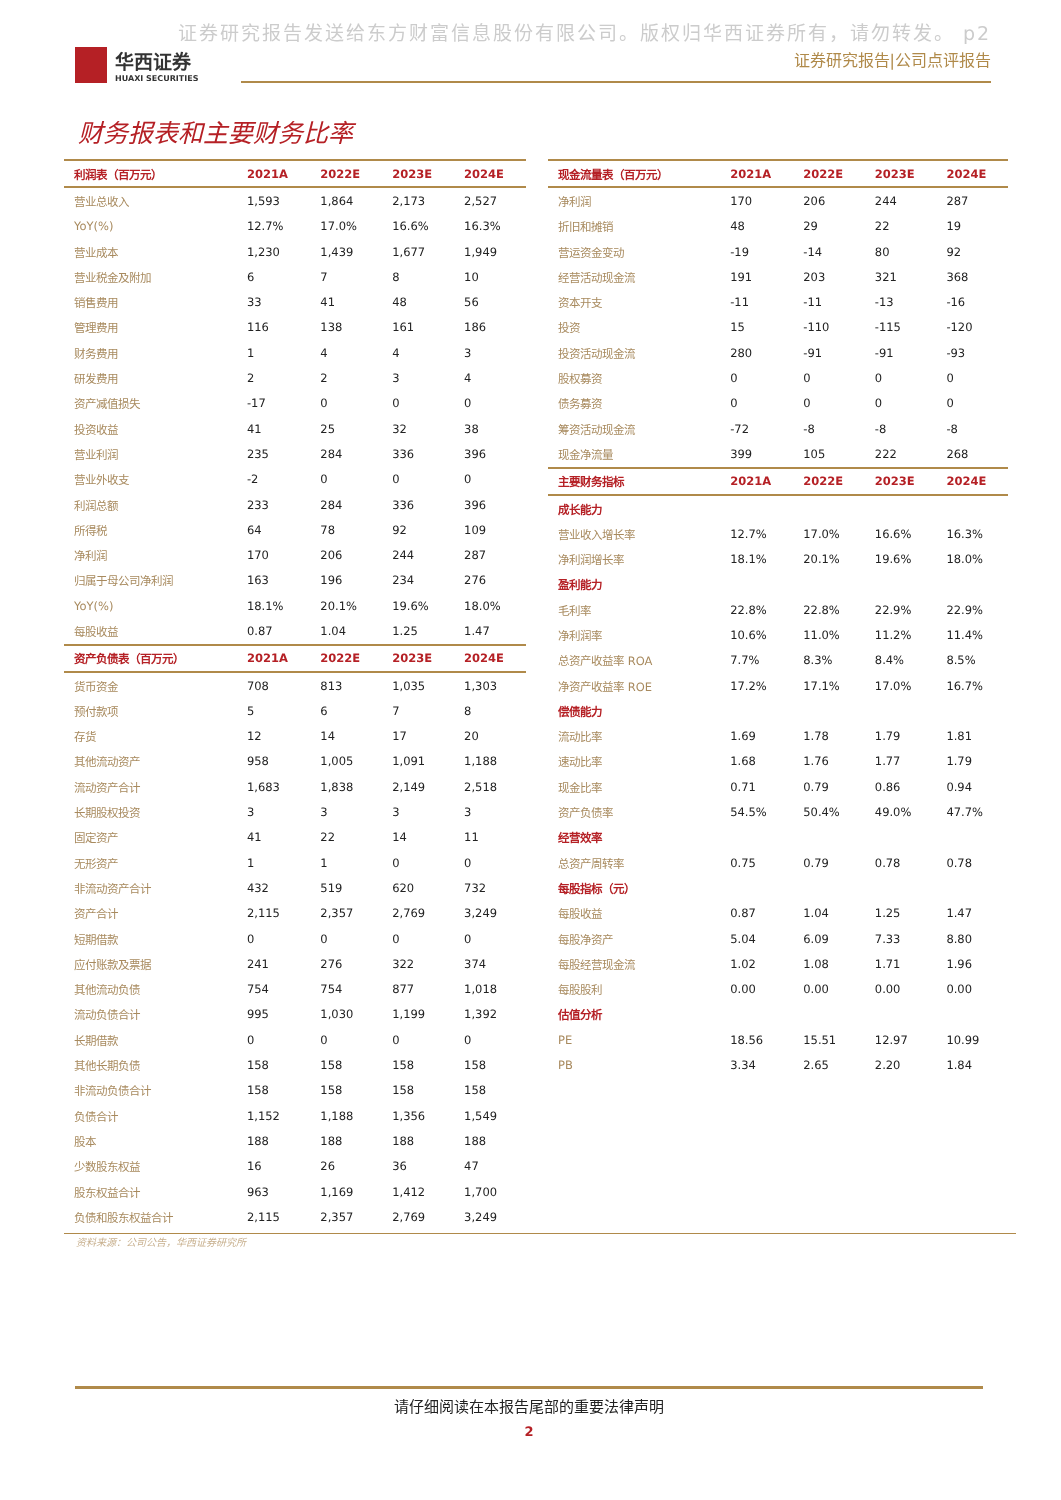证券研究报告发送给东方财富信息股份有限公司。版权归华西证券所有，请勿转发。 p2
华西证券
HUAXI SECURITIES
证券研究报告|公司点评报告
财务报表和主要财务比率
| 利润表（百万元） | 2021A | 2022E | 2023E | 2024E |
| --- | --- | --- | --- | --- |
| 营业总收入 | 1,593 | 1,864 | 2,173 | 2,527 |
| YoY(%) | 12.7% | 17.0% | 16.6% | 16.3% |
| 营业成本 | 1,230 | 1,439 | 1,677 | 1,949 |
| 营业税金及附加 | 6 | 7 | 8 | 10 |
| 销售费用 | 33 | 41 | 48 | 56 |
| 管理费用 | 116 | 138 | 161 | 186 |
| 财务费用 | 1 | 4 | 4 | 3 |
| 研发费用 | 2 | 2 | 3 | 4 |
| 资产减值损失 | -17 | 0 | 0 | 0 |
| 投资收益 | 41 | 25 | 32 | 38 |
| 营业利润 | 235 | 284 | 336 | 396 |
| 营业外收支 | -2 | 0 | 0 | 0 |
| 利润总额 | 233 | 284 | 336 | 396 |
| 所得税 | 64 | 78 | 92 | 109 |
| 净利润 | 170 | 206 | 244 | 287 |
| 归属于母公司净利润 | 163 | 196 | 234 | 276 |
| YoY(%) | 18.1% | 20.1% | 19.6% | 18.0% |
| 每股收益 | 0.87 | 1.04 | 1.25 | 1.47 |
| 资产负债表（百万元） | 2021A | 2022E | 2023E | 2024E |
| 货币资金 | 708 | 813 | 1,035 | 1,303 |
| 预付款项 | 5 | 6 | 7 | 8 |
| 存货 | 12 | 14 | 17 | 20 |
| 其他流动资产 | 958 | 1,005 | 1,091 | 1,188 |
| 流动资产合计 | 1,683 | 1,838 | 2,149 | 2,518 |
| 长期股权投资 | 3 | 3 | 3 | 3 |
| 固定资产 | 41 | 22 | 14 | 11 |
| 无形资产 | 1 | 1 | 0 | 0 |
| 非流动资产合计 | 432 | 519 | 620 | 732 |
| 资产合计 | 2,115 | 2,357 | 2,769 | 3,249 |
| 短期借款 | 0 | 0 | 0 | 0 |
| 应付账款及票据 | 241 | 276 | 322 | 374 |
| 其他流动负债 | 754 | 754 | 877 | 1,018 |
| 流动负债合计 | 995 | 1,030 | 1,199 | 1,392 |
| 长期借款 | 0 | 0 | 0 | 0 |
| 其他长期负债 | 158 | 158 | 158 | 158 |
| 非流动负债合计 | 158 | 158 | 158 | 158 |
| 负债合计 | 1,152 | 1,188 | 1,356 | 1,549 |
| 股本 | 188 | 188 | 188 | 188 |
| 少数股东权益 | 16 | 26 | 36 | 47 |
| 股东权益合计 | 963 | 1,169 | 1,412 | 1,700 |
| 负债和股东权益合计 | 2,115 | 2,357 | 2,769 | 3,249 |
| 现金流量表（百万元） | 2021A | 2022E | 2023E | 2024E |
| --- | --- | --- | --- | --- |
| 净利润 | 170 | 206 | 244 | 287 |
| 折旧和摊销 | 48 | 29 | 22 | 19 |
| 营运资金变动 | -19 | -14 | 80 | 92 |
| 经营活动现金流 | 191 | 203 | 321 | 368 |
| 资本开支 | -11 | -11 | -13 | -16 |
| 投资 | 15 | -110 | -115 | -120 |
| 投资活动现金流 | 280 | -91 | -91 | -93 |
| 股权募资 | 0 | 0 | 0 | 0 |
| 债务募资 | 0 | 0 | 0 | 0 |
| 筹资活动现金流 | -72 | -8 | -8 | -8 |
| 现金净流量 | 399 | 105 | 222 | 268 |
| 主要财务指标 | 2021A | 2022E | 2023E | 2024E |
| 成长能力 | | | | |
| 营业收入增长率 | 12.7% | 17.0% | 16.6% | 16.3% |
| 净利润增长率 | 18.1% | 20.1% | 19.6% | 18.0% |
| 盈利能力 | | | | |
| 毛利率 | 22.8% | 22.8% | 22.9% | 22.9% |
| 净利润率 | 10.6% | 11.0% | 11.2% | 11.4% |
| 总资产收益率 ROA | 7.7% | 8.3% | 8.4% | 8.5% |
| 净资产收益率 ROE | 17.2% | 17.1% | 17.0% | 16.7% |
| 偿债能力 | | | | |
| 流动比率 | 1.69 | 1.78 | 1.79 | 1.81 |
| 速动比率 | 1.68 | 1.76 | 1.77 | 1.79 |
| 现金比率 | 0.71 | 0.79 | 0.86 | 0.94 |
| 资产负债率 | 54.5% | 50.4% | 49.0% | 47.7% |
| 经营效率 | | | | |
| 总资产周转率 | 0.75 | 0.79 | 0.78 | 0.78 |
| 每股指标（元） | | | | |
| 每股收益 | 0.87 | 1.04 | 1.25 | 1.47 |
| 每股净资产 | 5.04 | 6.09 | 7.33 | 8.80 |
| 每股经营现金流 | 1.02 | 1.08 | 1.71 | 1.96 |
| 每股股利 | 0.00 | 0.00 | 0.00 | 0.00 |
| 估值分析 | | | | |
| PE | 18.56 | 15.51 | 12.97 | 10.99 |
| PB | 3.34 | 2.65 | 2.20 | 1.84 |
资料来源：公司公告，华西证券研究所
请仔细阅读在本报告尾部的重要法律声明
2